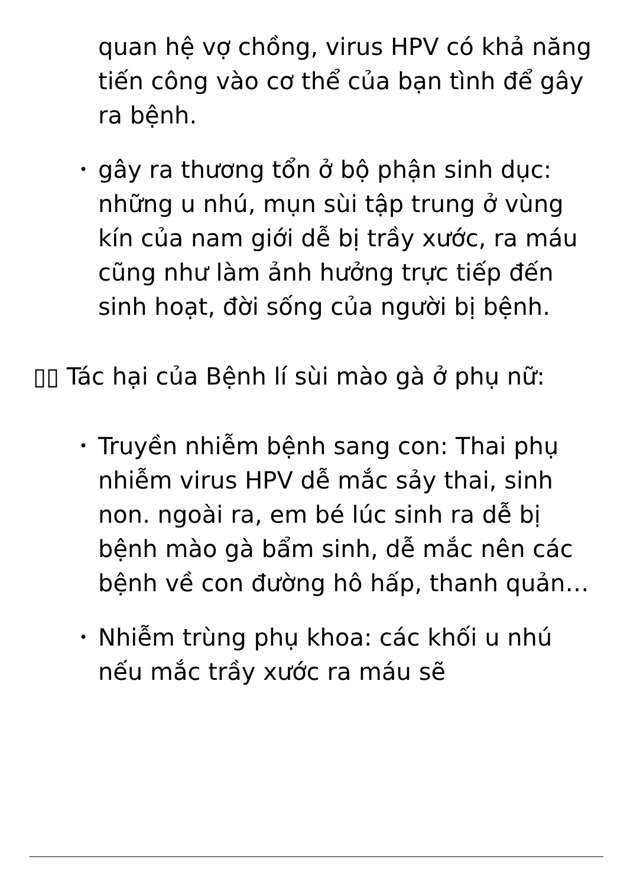quan hệ vợ chồng, virus HPV có khả năng tiến công vào cơ thể của bạn tình để gây ra bệnh.
• gây ra thương tổn ở bộ phận sinh dục: những u nhú, mụn sùi tập trung ở vùng kín của nam giới dễ bị trầy xước, ra máu cũng như làm ảnh hưởng trực tiếp đến sinh hoạt, đời sống của người bị bệnh.
▯▯ Tác hại của Bệnh lí sùi mào gà ở phụ nữ:
• Truyền nhiễm bệnh sang con: Thai phụ nhiễm virus HPV dễ mắc sảy thai, sinh non. ngoài ra, em bé lúc sinh ra dễ bị bệnh mào gà bẩm sinh, dễ mắc nên các bệnh về con đường hô hấp, thanh quản…
• Nhiễm trùng phụ khoa: các khối u nhú nếu mắc trầy xước ra máu sẽ